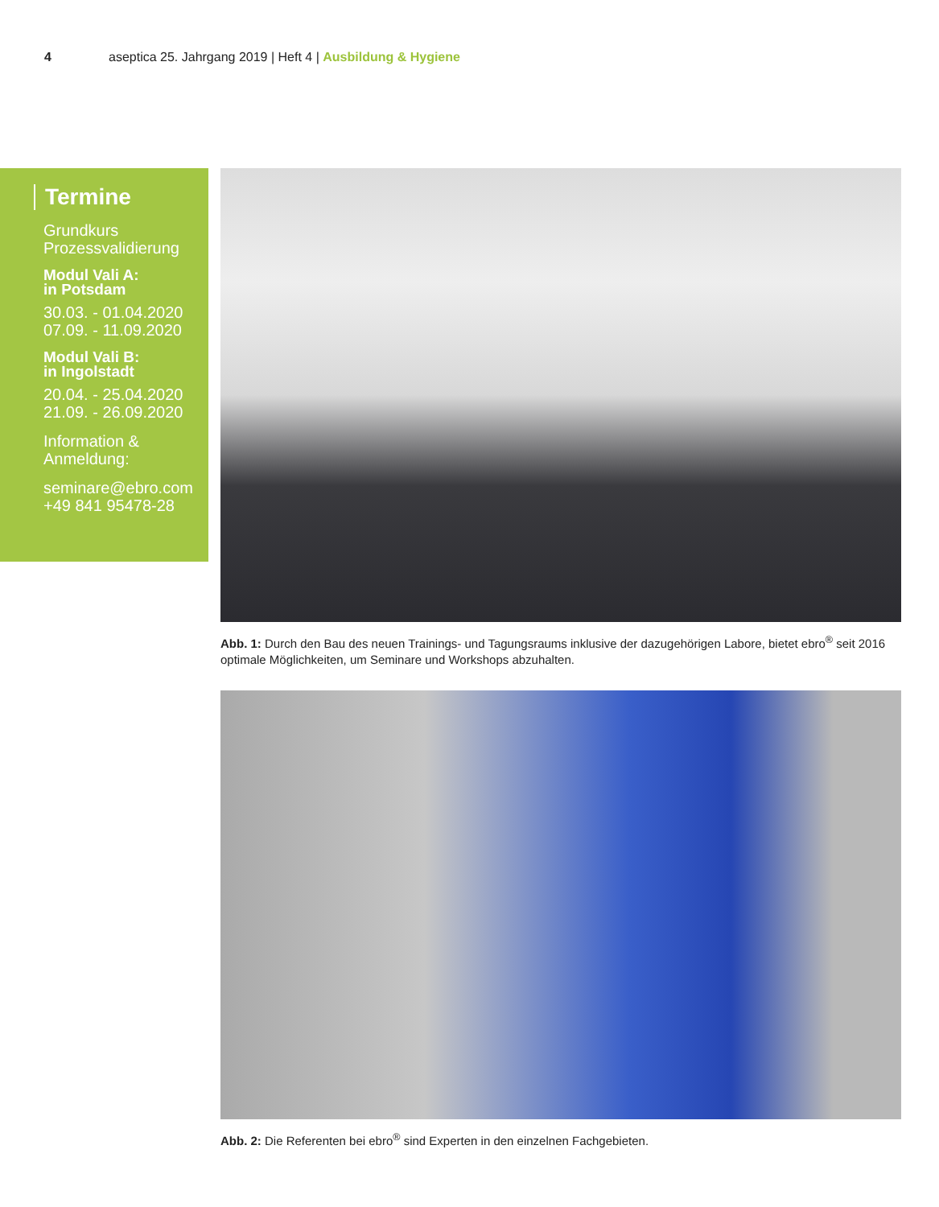4 aseptica 25. Jahrgang 2019 | Heft 4 | Ausbildung & Hygiene
Termine
Grundkurs
Prozessvalidierung
Modul Vali A:
in Potsdam
30.03. - 01.04.2020
07.09. - 11.09.2020
Modul Vali B:
in Ingolstadt
20.04. - 25.04.2020
21.09. - 26.09.2020
Information &
Anmeldung:
seminare@ebro.com
+49 841 95478-28
Abb. 1: Durch den Bau des neuen Trainings- und Tagungsraums inklusive der dazugehörigen Labore, bietet ebro<sup>®</sup> seit 2016 optimale Möglichkeiten, um Seminare und Workshops abzuhalten.
Abb. 2: Die Referenten bei ebro<sup>®</sup> sind Experten in den einzelnen Fachgebieten.